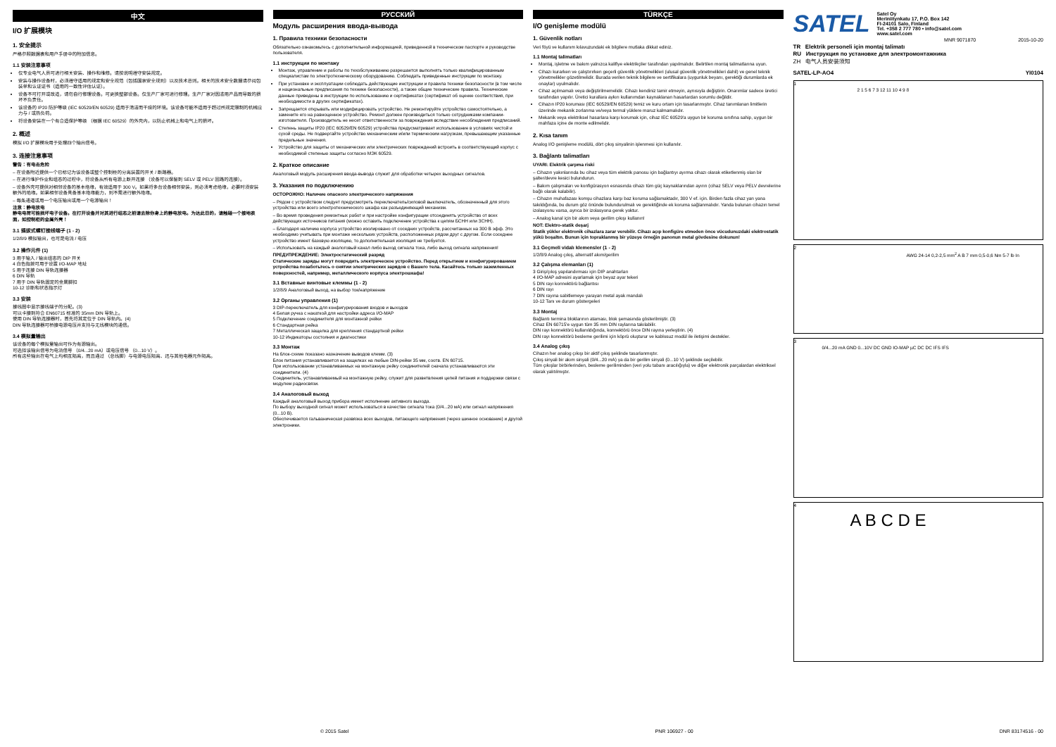中文
I/O 扩展模块
1. 安全提示
严格参照数据表和用户手册中的附加信息。
1.1 安装注意事项
仅专业电气人员可进行相关安装、操作和维修。请按说明遵守安装规定。
安装与操作设备时，必须遵守适用的规定和安全规范（包括国家安全规则）以及技术总则。相关的技术安全数据请参阅包装单和认证证书（适用的一致性评估认证）。
设备不可打开或改造，请勿自行修理设备。可更换整部设备。仅生产厂家可进行修理。生产厂家对因滥用产品而导致的损坏不负责任。
该设备的 IP20 防护等级 (IEC 60529/EN 60529) 适用于清洁而干燥的环境。该设备可能不适用于超过所规定限制的机械应力与 / 或热负荷。
将设备安装在一个有合适保护等级 （根据 IEC 60529）的外壳内，以防止机械上和电气上的损坏。
2. 概述
模拟 I/O 扩展模块用于处理四个输出信号。
3. 连接注意事项
警告：有电击危险
– 在设备附近提供一个已标记为该设备或整个控制柜的分离装置的开关 / 断路器。
– 在进行维护作业和组态的过程中，将设备从所有电源上断开连接 （设备可以保留到 SELV 或 PELV 回路的连接）。
– 设备外壳可提供对相邻设备的基本绝缘，有效适用于 300 V。如果将多台设备相邻安装，则必须考虑绝缘，必要时须安装额外的绝缘。如果相邻设备具备基本绝缘能力，则不需进行额外绝缘。
– 每条通道或用一个电压输出或用一个电源输出！
注意：静电放电
静电电荷可能损坏电子设备。在打开设备并对其进行组态之前请去除你身上的静电放电。为达此目的，请触碰一个接地表面，如控制柜的金属外壳！
3.1 插拔式螺钉接线端子 (1 - 2)
1/2/8/9 模拟输出，也可是电流 / 电压
3.2 操作元件 (1)
3 用于输入 / 输出组态的 DIP 开关
4 白色指拨可用于设置 I/O-MAP 地址
5 用于连接 DIN 导轨连接器
6 DIN 导轨
7 用于 DIN 导轨固定的金属脚扣
10-12 诊断和状态指示灯
3.3 安装
接线图中显示接线端子的分配。(3)
可以卡接到符合 EN60715 标准的 35mm DIN 导轨上。
使用 DIN 导轨连接器时，首先将其定位于 DIN 导轨内。(4)
DIN 导轨连接器可桥接电源电压并支持与无线模块的通信。
3.4 模拟量输出
该设备的每个模拟量输出可作为有源输出。
可选择该输出信号为电流信号 （0/4...20 mA）或电压信号 （0...10 V）。
所有这些输出在电气上均相互隔离，而且通过 （总线脚）与电源电压隔离、还与其他电器元件隔离。
РУССКИЙ
Модуль расширения ввода-вывода
1. Правила техники безопасности
Обязательно ознакомьтесь с дополнительной информацией, приведенной в техническом паспорте и руководстве пользователя.
1.1 инструкции по монтажу
Монтаж, управление и работы по техобслуживанию разрешается выполнять только квалифицированным специалистам по электротехническому оборудованию. Соблюдать приведенные инструкции по монтажу.
При установке и эксплуатации соблюдать действующие инструкции и правила техники безопасности (в том числе и национальные предписания по технике безопасности), а также общие технические правила. Технические данные приведены в инструкции по использованию и сертификатах (сертификат об оценке соответствия, при необходимости в других сертификатах).
Запрещается открывать или модифицировать устройство. Не ремонтируйте устройство самостоятельно, а замените его на равноценное устройство. Ремонт должен производиться только сотрудниками компании-изготовителя. Производитель не несет ответственности за повреждения вследствие несоблюдения предписаний.
Степень защиты IP20 (IEC 60529/EN 60529) устройства предусматривает использование в условиях чистой и сухой среды. Не подвергайте устройство механическим и/или термическим нагрузкам, превышающим указанные предельные значения.
Устройство для защиты от механических или электрических повреждений встроить в соответствующий корпус с необходимой степенью защиты согласно МЭК 60529.
2. Краткое описание
Аналоговый модуль расширения ввода-вывода служит для обработки четырех выходных сигналов.
3. Указания по подключению
ОСТОРОЖНО: Наличие опасного электрического напряжения
– Рядом с устройством следует предусмотреть переключатель/силовой выключатель, обозначенный для этого устройства или всего электротехнического шкафа как разъединяющий механизм.
– Во время проведения ремонтных работ и при настройке конфигурации отсоединять устройство от всех действующих источников питания (можно оставить подключение устройства к цепям БСНН или ЗСНН).
– Благодаря наличию корпуса устройство изолировано от соседних устройств, рассчитанных на 300 В эфф. Это необходимо учитывать при монтаже нескольких устройств, расположенных рядом друг с другом. Если соседнее устройство имеет базовую изоляцию, то дополнительная изоляция не требуется.
– Использовать на каждый аналоговый канал либо выход сигнала тока, либо выход сигнала напряжения!
ПРЕДУПРЕЖДЕНИЕ: Электростатический разряд
Статические заряды могут повредить электрическое устройство. Перед открытием и конфигурированием устройства позаботьтесь о снятии электрических зарядов с Вашего тела. Касайтесь только заземленных поверхностей, например, металлического корпуса электрошкафа!
3.1 Вставные винтовые клеммы (1 - 2)
1/2/8/9 Аналоговый выход, на выбор ток/напряжение
3.2 Органы управления (1)
3 DIP-переключатель для конфигурирования входов и выходов
4 Белая ручка с накаткой для настройки адреса I/O-MAP
5 Подключение соединителя для монтажной рейки
6 Стандартная рейка
7 Металлическая защелка для крепления стандартной рейки
10-12 Индикаторы состояния и диагностики
3.3 Монтаж
На блок-схеме показано назначение выводов клемм. (3)
Блок питания устанавливается на защелках на любые DIN-рейки 35 мм, соотв. EN 60715.
При использовании устанавливаемых на монтажную рейку соединителей сначала устанавливаются эти соединители. (4)
Соединитель, устанавливаемый на монтажную рейку, служит для разветвления цепей питания и поддержки связи с модулем радиосвязи.
3.4 Аналоговый выход
Каждый аналоговый выход прибора имеет исполнение активного выхода.
По выбору выходной сигнал может использоваться в качестве сигнала тока (0/4...20 мА) или сигнал напряжения (0...10 В).
Обеспечивается гальваническая развязка всех выходов, питающего напряжения (через шинное основание) и другой электроники.
TÜRKÇE
I/O genişleme modülü
1. Güvenlik notları
Veri föyü ve kullanım kılavuzundaki ek bilgilere mutlaka dikkat ediniz.
1.1 Montaj talimatları
Montaj, işletme ve bakım yalnızca kalifiye elektrikçiler tarafından yapılmalıdır. Belirtilen montaj talimatlarına uyun.
Cihazı kurarken ve çalıştırırken geçerli güvenlik yönetmelikleri (ulusal güvenlik yönetmelikleri dahil) ve genel teknik yönetmelikler gözetilmelidir. Burada verilen teknik bilgilere ve sertifikalara (uygunluk beyanı, gerektiği durumlarda ek onaylar) uyulmalıdır.
Cihaz açılmamalı veya değiştirilmemelidir. Cihazı kendiniz tamir etmeyin, aynısıyla değiştirin. Onarımlar sadece üretici tarafından yapılır. Üretici kurallara aykırı kullanımdan kaynaklanan hasarlardan sorumlu değildir.
Cihazın IP20 koruması (IEC 60529/EN 60529) temiz ve kuru ortam için tasarlanmıştır. Cihaz tanımlanan limitlerin üzerinde mekanik zorlanma ve/veya termal yüklere maruz kalmamalıdır.
Mekanik veya elektriksel hasarlara karşı korumak için, cihaz IEC 60529'a uygun bir koruma sınıfına sahip, uygun bir mahfaza içine de monte edilmelidir.
2. Kısa tanım
Analog I/O genişleme modülü, dört çıkış sinyalinin işlenmesi için kullanılır.
3. Bağlantı talimatları
UYARI: Elektrik çarpma riski
– Cihazın yakınlarında bu cihaz veya tüm elektrik panosu için bağlantıyı ayırma cihazı olarak etiketlenmiş olan bir şalter/devre kesici bulundurun.
– Bakım çalışmaları ve konfigürasyon esnasında cihazı tüm güç kaynaklarından ayırın (cihaz SELV veya PELV devrelerine bağlı olarak kalabilir).
– Cihazın muhafazası komşu cihazlara karşı baz koruma sağlamaktadır, 300 V ef. için. Birden fazla cihaz yan yana takıldığında, bu durum göz önünde bulundurulmalı ve gerektiğinde ek koruma sağlanmalıdır. Yanda bulunan cihazın temel izolasyonu varsa, ayrıca bir izolasyona gerek yoktur.
– Analog kanal için bir akım veya gerilim çıkışı kullanın!
NOT: Elektro-statik deşarj
Statik yükler elektronik cihazlara zarar verebilir. Cihazı açıp konfigüre etmeden önce vücudunuzdaki elektrostatik yükü boşaltın. Bunun için topraklanmış bir yüzeye örneğin panonun metal gövdesine dokunun!
3.1 Geçmeli vidalı klemensler (1 - 2)
1/2/8/9 Analog çıkış, alternatif akım/gerilim
3.2 Çalışma elemanları (1)
3 Giriş/çıkış yapılandırması için DIP anahtarları
4 I/O-MAP adresini ayarlamak için beyaz ayar tekeri
5 DIN rayı konnektörü bağlantısı
6 DIN rayı
7 DIN rayına sabitlemeye yarayan metal ayak mandalı
10-12 Tanı ve durum göstergeleri
3.3 Montaj
Bağlantı termina bloklarının ataması, blok şemasında gösterilmiştir. (3)
Cihaz EN 60715'e uygun tüm 35 mm DIN raylarına takılabilir.
DIN rayı konnektörü kullanıldığında, konnektörü önce DIN rayına yerleştirin. (4)
DIN rayı konnektörü besleme gerilimi için köprü oluşturur ve kablosuz modül ile iletişimi destekler.
3.4 Analog çıkış
Cihazın her analog çıkışı bir aktif çıkış şeklinde tasarlanmıştır.
Çıkış sinyali bir akım sinyali (0/4...20 mA) ya da bir gerilim sinyali (0...10 V) şeklinde seçilebilir.
Tüm çıkışlar birbirlerinden, besleme geriliminden (veri yolu tabanı aracılığıyla) ve diğer elektronik parçalardan elektriksel olarak yalıtılmıştır.
SATEL
Satel Oy
Meriniitynkatu 17, P.O. Box 142
FI-24101 Salo, Finland
Tel. +358 2 777 780 • info@satel.com
www.satel.com
MNR 9071870 2015-10-20
TR Elektrik personeli için montaj talimatı
RU Инструкция по установке для электромонтажника
ZH 电气人员安装须知
SATEL-LP-AO4 YI0104
1
2 1 5 6 7 3 12 11 10 4 9 8
2
AWG 24-14 0,2-2,5 mm<sup>2</sup> A B 7 mm 0,5-0,6 Nm 5-7 lb In
3
0/4...20 mA GND 0...10V DC GND IO-MAP µC DC DC IFS IFS
4
A B C D E
. © 2015 Satel PNR 106927 - 00 DNR 83174516 - 00